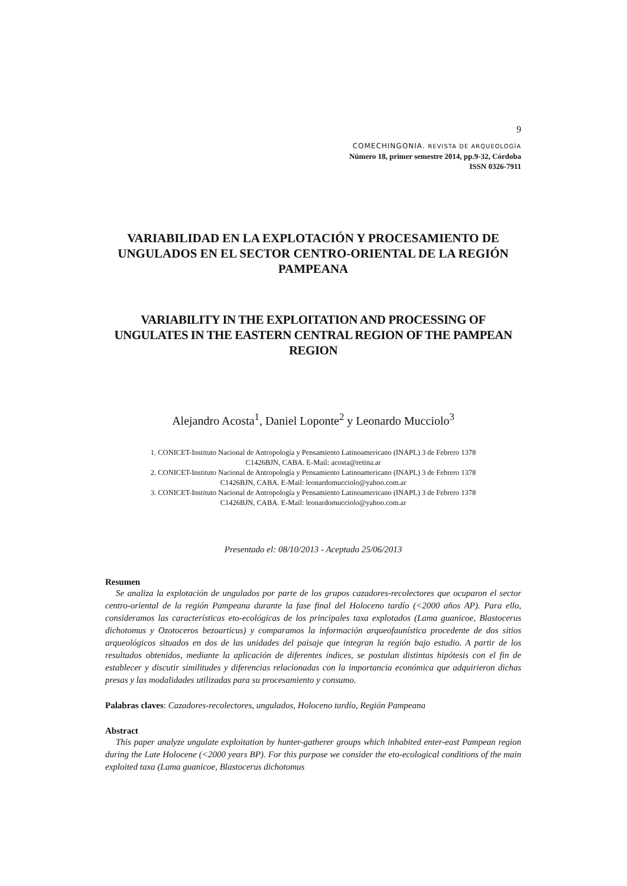9
COMECHINGONIA. REVISTA DE ARQUEOLOGÍA
Número 18, primer semestre 2014, pp.9-32, Córdoba
ISSN 0326-7911
VARIABILIDAD EN LA EXPLOTACIÓN Y PROCESAMIENTO DE UNGULADOS EN EL SECTOR CENTRO-ORIENTAL DE LA REGIÓN PAMPEANA
VARIABILITY IN THE EXPLOITATION AND PROCESSING OF UNGULATES IN THE EASTERN CENTRAL REGION OF THE PAMPEAN REGION
Alejandro Acosta<sup>1</sup>, Daniel Loponte<sup>2</sup> y Leonardo Mucciolo<sup>3</sup>
1. CONICET-Instituto Nacional de Antropología y Pensamiento Latinoamericano (INAPL) 3 de Febrero 1378
C1426BJN, CABA. E-Mail: acosta@retina.ar
2. CONICET-Instituto Nacional de Antropología y Pensamiento Latinoamericano (INAPL) 3 de Febrero 1378
C1426BJN, CABA. E-Mail: leonardomucciolo@yahoo.com.ar
3. CONICET-Instituto Nacional de Antropología y Pensamiento Latinoamericano (INAPL) 3 de Febrero 1378
C1426BJN, CABA. E-Mail: leonardomucciolo@yahoo.com.ar
Presentado el: 08/10/2013 - Aceptado 25/06/2013
Resumen
Se analiza la explotación de ungulados por parte de los grupos cazadores-recolectores que ocuparon el sector centro-oriental de la región Pampeana durante la fase final del Holoceno tardío (<2000 años AP). Para ello, consideramos las características eto-ecológicas de los principales taxa explotados (Lama guanicoe, Blastocerus dichotomus y Ozotoceros bezoarticus) y comparamos la información arqueofaunística procedente de dos sitios arqueológicos situados en dos de las unidades del paisaje que integran la región bajo estudio. A partir de los resultados obtenidos, mediante la aplicación de diferentes índices, se postulan distintas hipótesis con el fin de establecer y discutir similitudes y diferencias relacionadas con la importancia económica que adquirieron dichas presas y las modalidades utilizadas para su procesamiento y consumo.
Palabras claves: Cazadores-recolectores, ungulados, Holoceno tardío, Región Pampeana
Abstract
This paper analyze ungulate exploitation by hunter-gatherer groups which inhabited enter-east Pampean region during the Late Holocene (<2000 years BP). For this purpose we consider the eto-ecological conditions of the main exploited taxa (Lama guanicoe, Blastocerus dichotomus